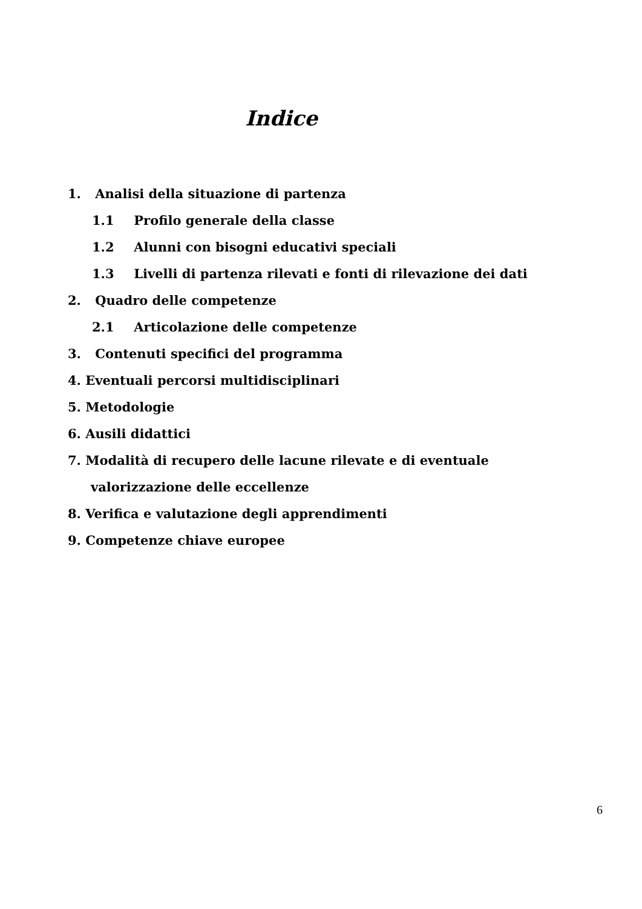Indice
1. Analisi della situazione di partenza
1.1 Profilo generale della classe
1.2 Alunni con bisogni educativi speciali
1.3 Livelli di partenza rilevati e fonti di rilevazione dei dati
2. Quadro delle competenze
2.1 Articolazione delle competenze
3. Contenuti specifici del programma
4. Eventuali percorsi multidisciplinari
5. Metodologie
6. Ausili didattici
7. Modalità di recupero delle lacune rilevate e di eventuale
valorizzazione delle eccellenze
8. Verifica e valutazione degli apprendimenti
9. Competenze chiave europee
6